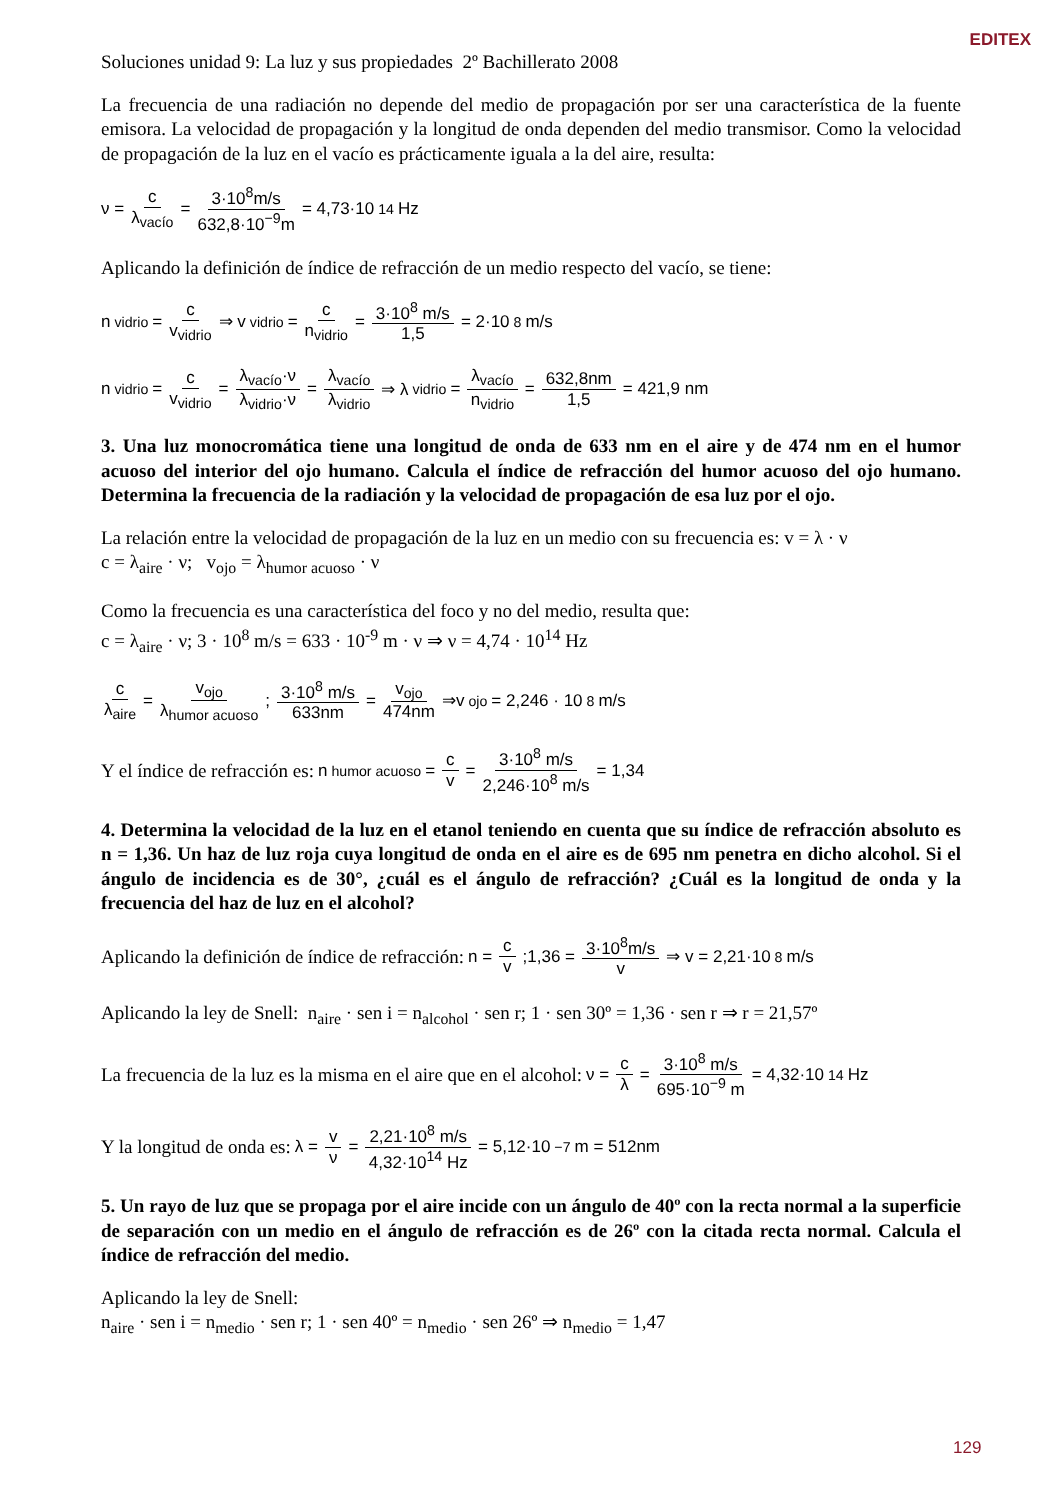EDITEX
Soluciones unidad 9: La luz y sus propiedades 2º Bachillerato 2008
La frecuencia de una radiación no depende del medio de propagación por ser una característica de la fuente emisora. La velocidad de propagación y la longitud de onda dependen del medio transmisor. Como la velocidad de propagación de la luz en el vacío es prácticamente iguala a la del aire, resulta:
ν = c λ<sub>vacío</sub> = 3·10<sup>8</sup>m/s 632,8·10<sup>−9</sup>m = 4,73·10<sup>14</sup> Hz
Aplicando la definición de índice de refracción de un medio respecto del vacío, se tiene:
n<sub>vidrio</sub> = c v<sub>vidrio</sub> ⇒ v<sub>vidrio</sub> = c n<sub>vidrio</sub> = 3·10<sup>8</sup> m/s 1,5 = 2·10<sup>8</sup> m/s
n<sub>vidrio</sub> = c v<sub>vidrio</sub> = λ<sub>vacío</sub>·ν λ<sub>vidrio</sub>·ν = λ<sub>vacío</sub> λ<sub>vidrio</sub> ⇒ λ<sub>vidrio</sub> = λ<sub>vacío</sub> n<sub>vidrio</sub> = 632,8nm 1,5 = 421,9 nm
3. Una luz monocromática tiene una longitud de onda de 633 nm en el aire y de 474 nm en el humor acuoso del interior del ojo humano. Calcula el índice de refracción del humor acuoso del ojo humano. Determina la frecuencia de la radiación y la velocidad de propagación de esa luz por el ojo.
La relación entre la velocidad de propagación de la luz en un medio con su frecuencia es: v = λ · ν
c = λ<sub>aire</sub> · ν; v<sub>ojo</sub> = λ<sub>humor acuoso</sub> · ν
Como la frecuencia es una característica del foco y no del medio, resulta que:
c = λ<sub>aire</sub> · ν; 3 · 10<sup>8</sup> m/s = 633 · 10<sup>-9</sup> m · ν ⇒ ν = 4,74 · 10<sup>14</sup> Hz
c λ<sub>aire</sub> = v<sub>ojo</sub> λ<sub>humor acuoso</sub>; 3·10<sup>8</sup> m/s 633nm = v<sub>ojo</sub> 474nm ⇒v<sub>ojo</sub>= 2,246 · 10<sup>8</sup> m/s
Y el índice de refracción es: n<sub>humor acuoso</sub> = c v = 3·10<sup>8</sup> m/s 2,246·10<sup>8</sup> m/s = 1,34
4. Determina la velocidad de la luz en el etanol teniendo en cuenta que su índice de refracción absoluto es n = 1,36. Un haz de luz roja cuya longitud de onda en el aire es de 695 nm penetra en dicho alcohol. Si el ángulo de incidencia es de 30°, ¿cuál es el ángulo de refracción? ¿Cuál es la longitud de onda y la frecuencia del haz de luz en el alcohol?
Aplicando la definición de índice de refracción: n = c v;1,36 = 3·10<sup>8</sup>m/s v ⇒ v = 2,21·10<sup>8</sup> m/s
Aplicando la ley de Snell: n<sub>aire</sub> · sen i = n<sub>alcohol</sub> · sen r; 1 · sen 30º = 1,36 · sen r ⇒ r = 21,57º
La frecuencia de la luz es la misma en el aire que en el alcohol: ν = c λ = 3·10<sup>8</sup> m/s 695·10<sup>−9</sup> m = 4,32·10<sup>14</sup> Hz
Y la longitud de onda es: λ = v ν = 2,21·10<sup>8</sup> m/s 4,32·10<sup>14</sup> Hz = 5,12·10<sup>−7</sup> m = 512nm
5. Un rayo de luz que se propaga por el aire incide con un ángulo de 40º con la recta normal a la superficie de separación con un medio en el ángulo de refracción es de 26º con la citada recta normal. Calcula el índice de refracción del medio.
Aplicando la ley de Snell:
n<sub>aire</sub> · sen i = n<sub>medio</sub> · sen r; 1 · sen 40º = n<sub>medio</sub> · sen 26º ⇒ n<sub>medio</sub> = 1,47
129